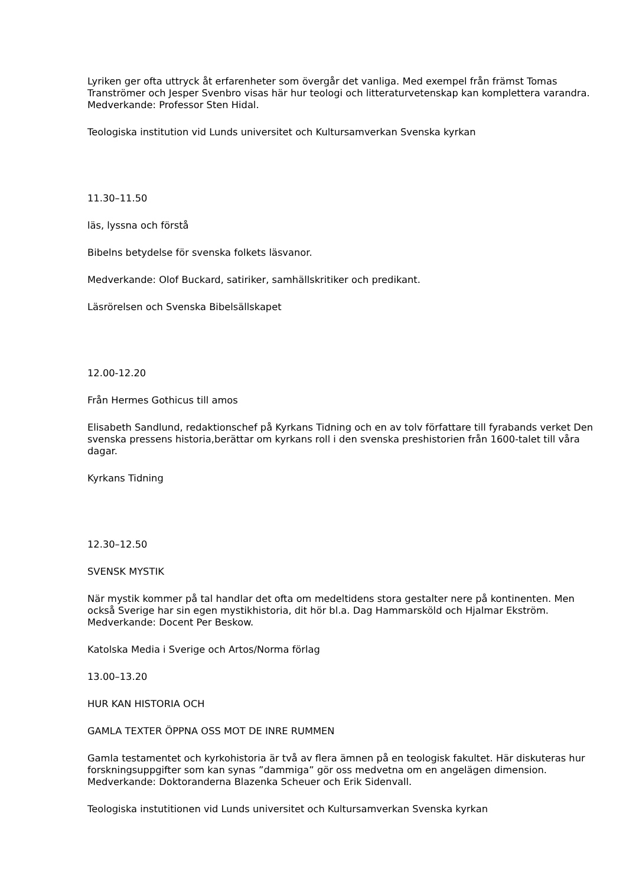Lyriken ger ofta uttryck åt erfarenheter som övergår det vanliga. Med exempel från främst Tomas Tranströmer och Jesper Svenbro visas här hur teologi och litteraturvetenskap kan komplettera varandra. Medverkande: Professor Sten Hidal.
Teologiska institution vid Lunds universitet och Kultursamverkan Svenska kyrkan
11.30–11.50
läs, lyssna och förstå
Bibelns betydelse för svenska folkets läsvanor.
Medverkande: Olof Buckard, satiriker, samhällskritiker och predikant.
Läsrörelsen och Svenska Bibelsällskapet
12.00-12.20
Från Hermes Gothicus till amos
Elisabeth Sandlund, redaktionschef på Kyrkans Tidning och en av tolv författare till fyrabands verket Den svenska pressens historia,berättar om kyrkans roll i den svenska preshistorien från 1600-talet till våra dagar.
Kyrkans Tidning
12.30–12.50
SVENSK MYSTIK
När mystik kommer på tal handlar det ofta om medeltidens stora gestalter nere på kontinenten. Men också Sverige har sin egen mystikhistoria, dit hör bl.a. Dag Hammarsköld och Hjalmar Ekström. Medverkande: Docent Per Beskow.
Katolska Media i Sverige och Artos/Norma förlag
13.00–13.20
HUR KAN HISTORIA OCH
GAMLA TEXTER ÖPPNA OSS MOT DE INRE RUMMEN
Gamla testamentet och kyrkohistoria är två av flera ämnen på en teologisk fakultet. Här diskuteras hur forskningsuppgifter som kan synas ”dammiga” gör oss medvetna om en angelägen dimension. Medverkande: Doktoranderna Blazenka Scheuer och Erik Sidenvall.
Teologiska instutitionen vid Lunds universitet och Kultursamverkan Svenska kyrkan